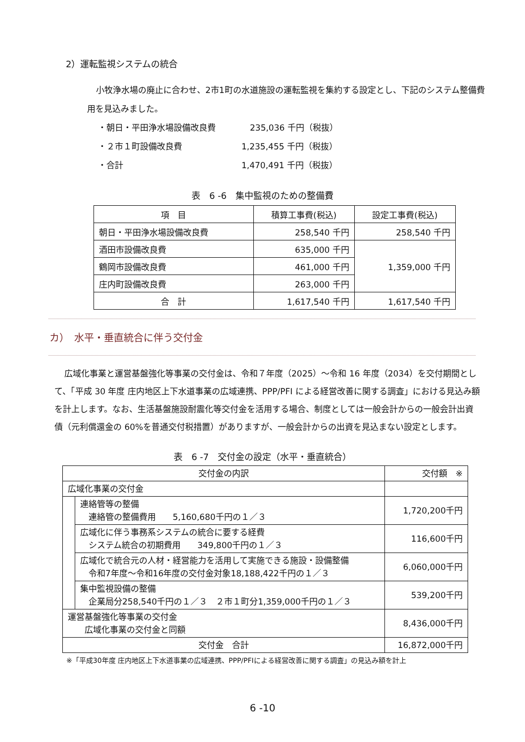2）運転監視システムの統合
小牧浄水場の廃止に合わせ、2市1町の水道施設の運転監視を集約する設定とし、下記のシステム整備費用を見込みました。
・朝日・平田浄水場設備改良費　235,036 千円（税抜）
・２市１町設備改良費 1,235,455 千円（税抜）
・合計 1,470,491 千円（税抜）
表　6 -6　集中監視のための整備費
| 項 目 | 積算工事費(税込) | 設定工事費(税込) |
| --- | --- | --- |
| 朝日・平田浄水場設備改良費 | 258,540 千円 | 258,540 千円 |
| 酒田市設備改良費 | 635,000 千円 | 1,359,000 千円 |
| 鶴岡市設備改良費 | 461,000 千円 | |
| 庄内町設備改良費 | 263,000 千円 | |
| 合 計 | 1,617,540 千円 | 1,617,540 千円 |
カ）　水平・垂直統合に伴う交付金
広域化事業と運営基盤強化等事業の交付金は、令和７年度（2025）～令和 16 年度（2034）を交付期間として、「平成 30 年度 庄内地区上下水道事業の広域連携、PPP/PFI による経営改善に関する調査」における見込み額を計上します。なお、生活基盤施設耐震化等交付金を活用する場合、制度としては一般会計からの一般会計出資債（元利償還金の 60%を普通交付税措置）がありますが、一般会計からの出資を見込まない設定とします。
表　6 -7　交付金の設定（水平・垂直統合）
| 交付金の内訳 | | 交付額 ※ |
| --- | --- | --- |
| 広域化事業の交付金 | | |
| | 連絡管等の整備 連絡管の整備費用 5,160,680千円の１／３ | 1,720,200千円 |
| | 広域化に伴う事務系システムの統合に要する経費 システム統合の初期費用 349,800千円の１／３ | 116,600千円 |
| | 広域化で統合元の人材・経営能力を活用して実施できる施設・設備整備 令和7年度～令和16年度の交付金対象18,188,422千円の１／３ | 6,060,000千円 |
| | 集中監視設備の整備 企業局分258,540千円の１／３ ２市１町分1,359,000千円の１／３ | 539,200千円 |
| 運営基盤強化等事業の交付金 広域化事業の交付金と同額 | | 8,436,000千円 |
| 交付金 合計 | | 16,872,000千円 |
※「平成30年度 庄内地区上下水道事業の広域連携、PPP/PFIによる経営改善に関する調査」の見込み額を計上
6 -10